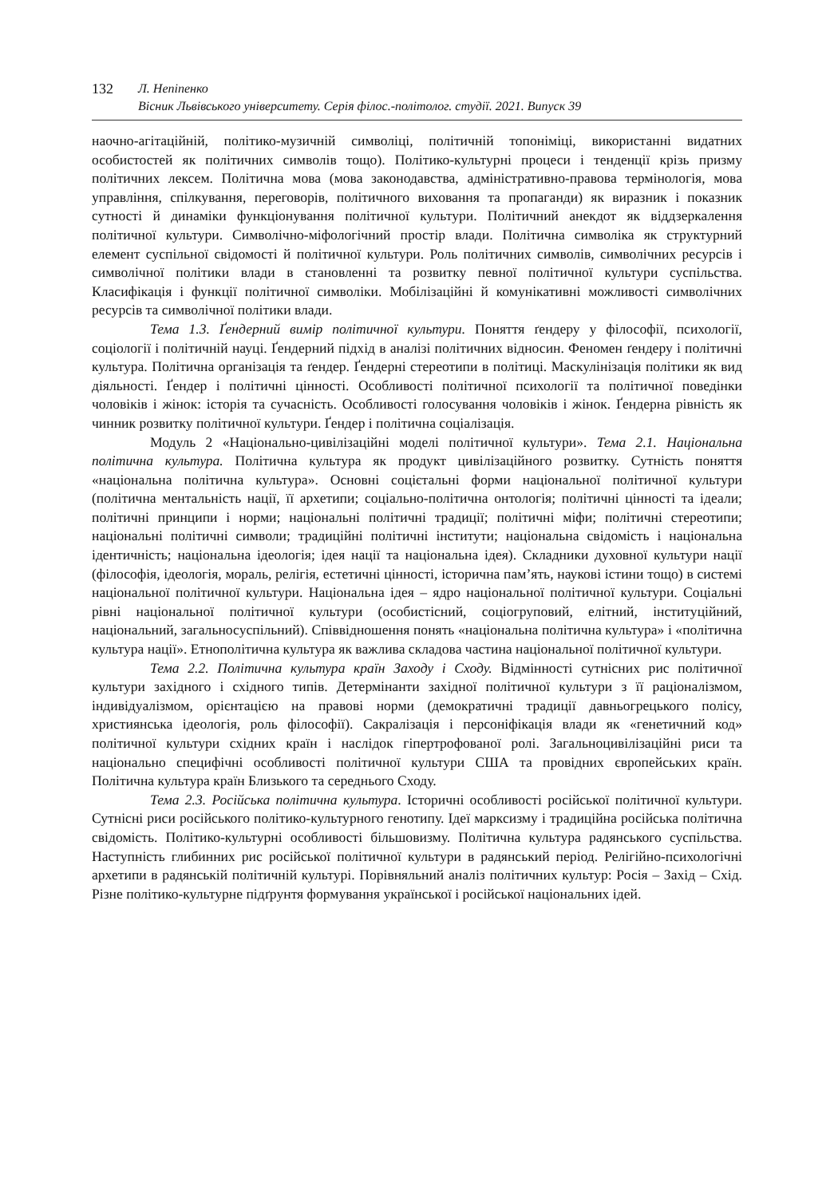132 Л. Непіпенко
Вісник Львівського університету. Серія філос.-політолог. студії. 2021. Випуск 39
наочно-агітаційній, політико-музичній символіці, політичній топоніміці, використанні видатних особистостей як політичних символів тощо). Політико-культурні процеси і тенденції крізь призму політичних лексем. Політична мова (мова законодавства, адміністративно-правова термінологія, мова управління, спілкування, переговорів, політичного виховання та пропаганди) як виразник і показник сутності й динаміки функціонування політичної культури. Політичний анекдот як віддзеркалення політичної культури. Символічно-міфологічний простір влади. Політична символіка як структурний елемент суспільної свідомості й політичної культури. Роль політичних символів, символічних ресурсів і символічної політики влади в становленні та розвитку певної політичної культури суспільства. Класифікація і функції політичної символіки. Мобілізаційні й комунікативні можливості символічних ресурсів та символічної політики влади.
Тема 1.3. Ґендерний вимір політичної культури. Поняття ґендеру у філософії, психології, соціології і політичній науці. Ґендерний підхід в аналізі політичних відносин. Феномен ґендеру і політичні культура. Політична організація та ґендер. Ґендерні стереотипи в політиці. Маскулінізація політики як вид діяльності. Ґендер і політичні цінності. Особливості політичної психології та політичної поведінки чоловіків і жінок: історія та сучасність. Особливості голосування чоловіків і жінок. Ґендерна рівність як чинник розвитку політичної культури. Ґендер і політична соціалізація.
Модуль 2 «Національно-цивілізаційні моделі політичної культури». Тема 2.1. Національна політична культура. Політична культура як продукт цивілізаційного розвитку. Сутність поняття «національна політична культура». Основні соцієтальні форми національної політичної культури (політична ментальність нації, її архетипи; соціально-політична онтологія; політичні цінності та ідеали; політичні принципи і норми; національні політичні традиції; політичні міфи; політичні стереотипи; національні політичні символи; традиційні політичні інститути; національна свідомість і національна ідентичність; національна ідеологія; ідея нації та національна ідея). Складники духовної культури нації (філософія, ідеологія, мораль, релігія, естетичні цінності, історична пам’ять, наукові істини тощо) в системі національної політичної культури. Національна ідея – ядро національної політичної культури. Соціальні рівні національної політичної культури (особистісний, соціогруповий, елітний, інституційний, національний, загальносуспільний). Співвідношення понять «національна політична культура» і «політична культура нації». Етнополітична культура як важлива складова частина національної політичної культури.
Тема 2.2. Політична культура країн Заходу і Сходу. Відмінності сутнісних рис політичної культури західного і східного типів. Детермінанти західної політичної культури з її раціоналізмом, індивідуалізмом, орієнтацією на правові норми (демократичні традиції давньогрецького полісу, християнська ідеологія, роль філософії). Сакралізація і персоніфікація влади як «генетичний код» політичної культури східних країн і наслідок гіпертрофованої ролі. Загальноцивілізаційні риси та національно специфічні особливості політичної культури США та провідних європейських країн. Політична культура країн Близького та середнього Сходу.
Тема 2.3. Російська політична культура. Історичні особливості російської політичної культури. Сутнісні риси російського політико-культурного генотипу. Ідеї марксизму і традиційна російська політична свідомість. Політико-культурні особливості більшовизму. Політична культура радянського суспільства. Наступність глибинних рис російської політичної культури в радянський період. Релігійно-психологічні архетипи в радянській політичній культурі. Порівняльний аналіз політичних культур: Росія – Захід – Схід. Різне політико-культурне підґрунтя формування української і російської національних ідей.